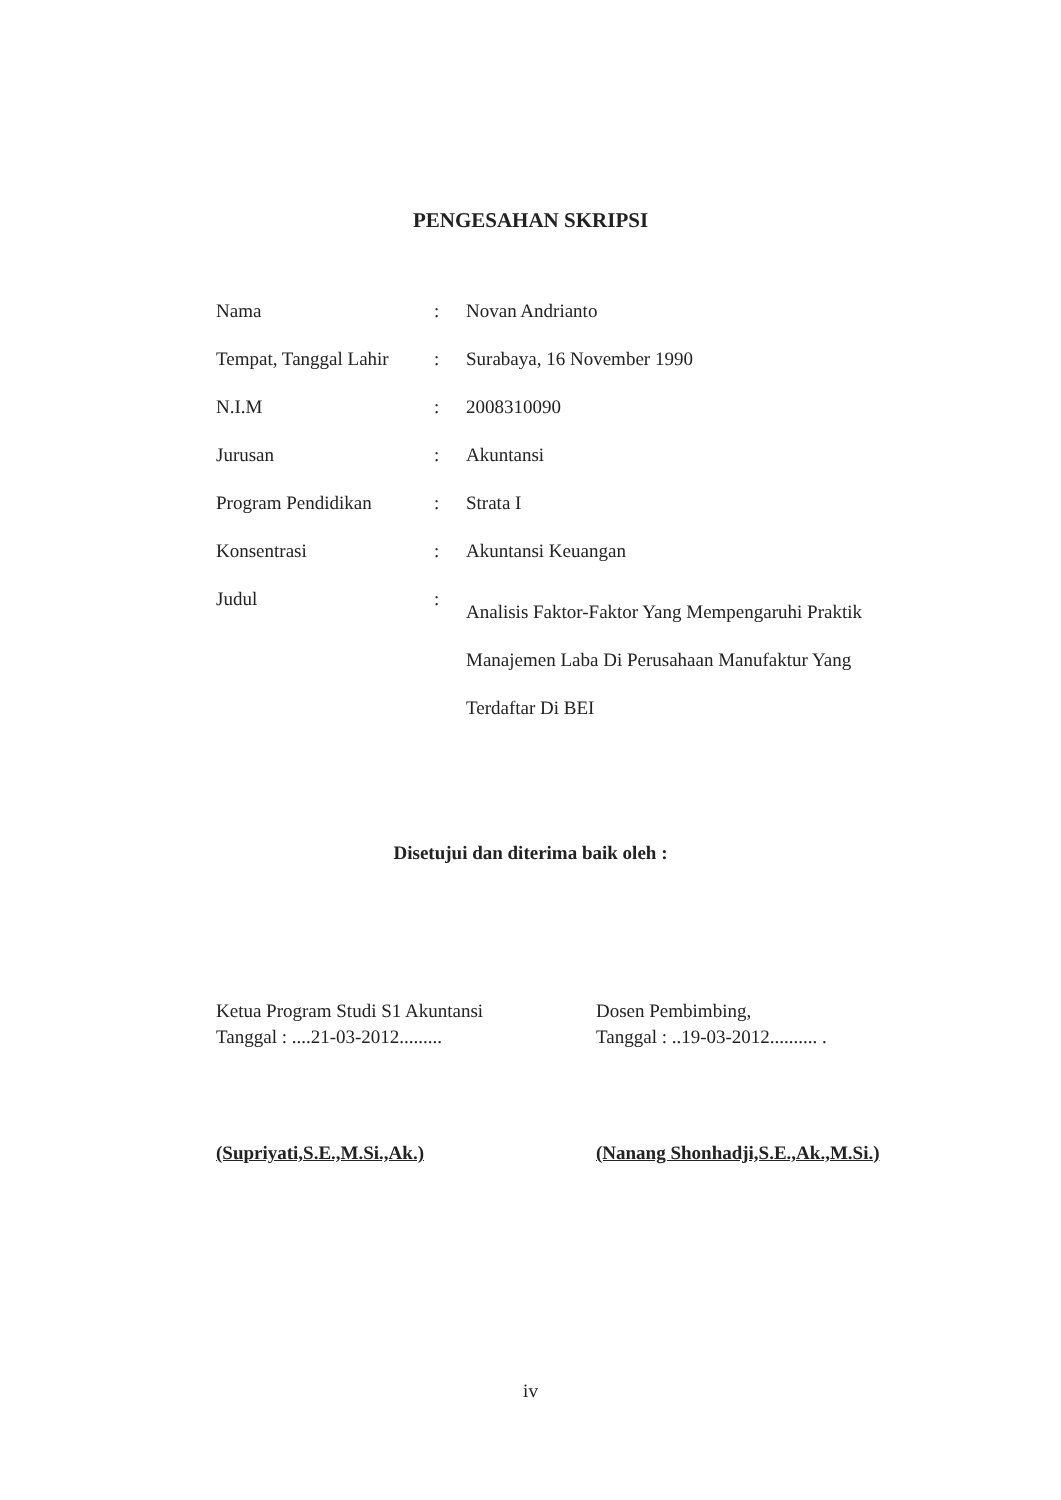PENGESAHAN SKRIPSI
| Nama | : | Novan Andrianto |
| Tempat, Tanggal Lahir | : | Surabaya, 16 November 1990 |
| N.I.M | : | 2008310090 |
| Jurusan | : | Akuntansi |
| Program Pendidikan | : | Strata I |
| Konsentrasi | : | Akuntansi Keuangan |
| Judul | : | Analisis Faktor-Faktor Yang Mempengaruhi Praktik Manajemen Laba Di Perusahaan Manufaktur Yang Terdaftar Di BEI |
Disetujui dan diterima baik oleh :
Ketua Program Studi S1 Akuntansi
Tanggal : ....21-03-2012.........
Dosen Pembimbing,
Tanggal : ..19-03-2012.......... .
(Supriyati,S.E.,M.Si.,Ak.)
(Nanang Shonhadji,S.E.,Ak.,M.Si.)
iv